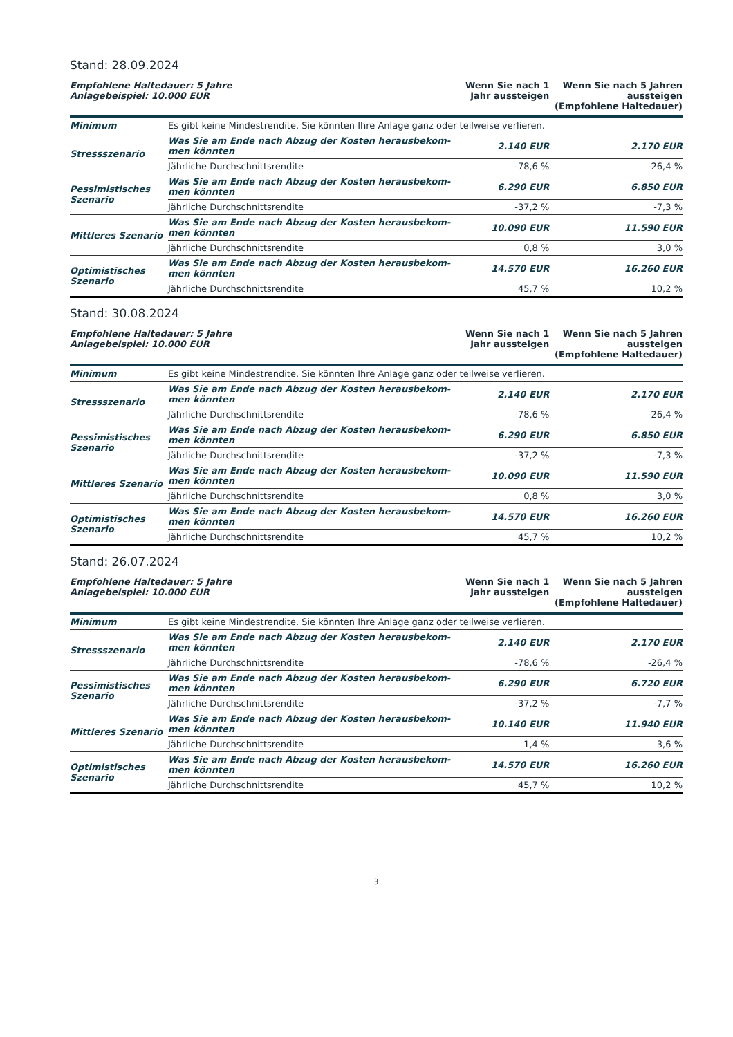Stand: 28.09.2024
| Empfohlene Haltedauer: 5 Jahre Anlagebeispiel: 10.000 EUR | | Wenn Sie nach 1 Jahr aussteigen | Wenn Sie nach 5 Jahren aussteigen (Empfohlene Haltedauer) |
| --- | --- | --- | --- |
| Minimum | Es gibt keine Mindestrendite. Sie könnten Ihre Anlage ganz oder teilweise verlieren. | | |
| Stressszenario | Was Sie am Ende nach Abzug der Kosten herausbekom- men könnten | 2.140 EUR | 2.170 EUR |
| | Jährliche Durchschnittsrendite | -78,6 % | -26,4 % |
| Pessimistisches Szenario | Was Sie am Ende nach Abzug der Kosten herausbekom- men könnten | 6.290 EUR | 6.850 EUR |
| | Jährliche Durchschnittsrendite | -37,2 % | -7,3 % |
| Mittleres Szenario | Was Sie am Ende nach Abzug der Kosten herausbekom- men könnten | 10.090 EUR | 11.590 EUR |
| | Jährliche Durchschnittsrendite | 0,8 % | 3,0 % |
| Optimistisches Szenario | Was Sie am Ende nach Abzug der Kosten herausbekom- men könnten | 14.570 EUR | 16.260 EUR |
| | Jährliche Durchschnittsrendite | 45,7 % | 10,2 % |
Stand: 30.08.2024
| Empfohlene Haltedauer: 5 Jahre Anlagebeispiel: 10.000 EUR | | Wenn Sie nach 1 Jahr aussteigen | Wenn Sie nach 5 Jahren aussteigen (Empfohlene Haltedauer) |
| --- | --- | --- | --- |
| Minimum | Es gibt keine Mindestrendite. Sie könnten Ihre Anlage ganz oder teilweise verlieren. | | |
| Stressszenario | Was Sie am Ende nach Abzug der Kosten herausbekom- men könnten | 2.140 EUR | 2.170 EUR |
| | Jährliche Durchschnittsrendite | -78,6 % | -26,4 % |
| Pessimistisches Szenario | Was Sie am Ende nach Abzug der Kosten herausbekom- men könnten | 6.290 EUR | 6.850 EUR |
| | Jährliche Durchschnittsrendite | -37,2 % | -7,3 % |
| Mittleres Szenario | Was Sie am Ende nach Abzug der Kosten herausbekom- men könnten | 10.090 EUR | 11.590 EUR |
| | Jährliche Durchschnittsrendite | 0,8 % | 3,0 % |
| Optimistisches Szenario | Was Sie am Ende nach Abzug der Kosten herausbekom- men könnten | 14.570 EUR | 16.260 EUR |
| | Jährliche Durchschnittsrendite | 45,7 % | 10,2 % |
Stand: 26.07.2024
| Empfohlene Haltedauer: 5 Jahre Anlagebeispiel: 10.000 EUR | | Wenn Sie nach 1 Jahr aussteigen | Wenn Sie nach 5 Jahren aussteigen (Empfohlene Haltedauer) |
| --- | --- | --- | --- |
| Minimum | Es gibt keine Mindestrendite. Sie könnten Ihre Anlage ganz oder teilweise verlieren. | | |
| Stressszenario | Was Sie am Ende nach Abzug der Kosten herausbekom- men könnten | 2.140 EUR | 2.170 EUR |
| | Jährliche Durchschnittsrendite | -78,6 % | -26,4 % |
| Pessimistisches Szenario | Was Sie am Ende nach Abzug der Kosten herausbekom- men könnten | 6.290 EUR | 6.720 EUR |
| | Jährliche Durchschnittsrendite | -37,2 % | -7,7 % |
| Mittleres Szenario | Was Sie am Ende nach Abzug der Kosten herausbekom- men könnten | 10.140 EUR | 11.940 EUR |
| | Jährliche Durchschnittsrendite | 1,4 % | 3,6 % |
| Optimistisches Szenario | Was Sie am Ende nach Abzug der Kosten herausbekom- men könnten | 14.570 EUR | 16.260 EUR |
| | Jährliche Durchschnittsrendite | 45,7 % | 10,2 % |
3